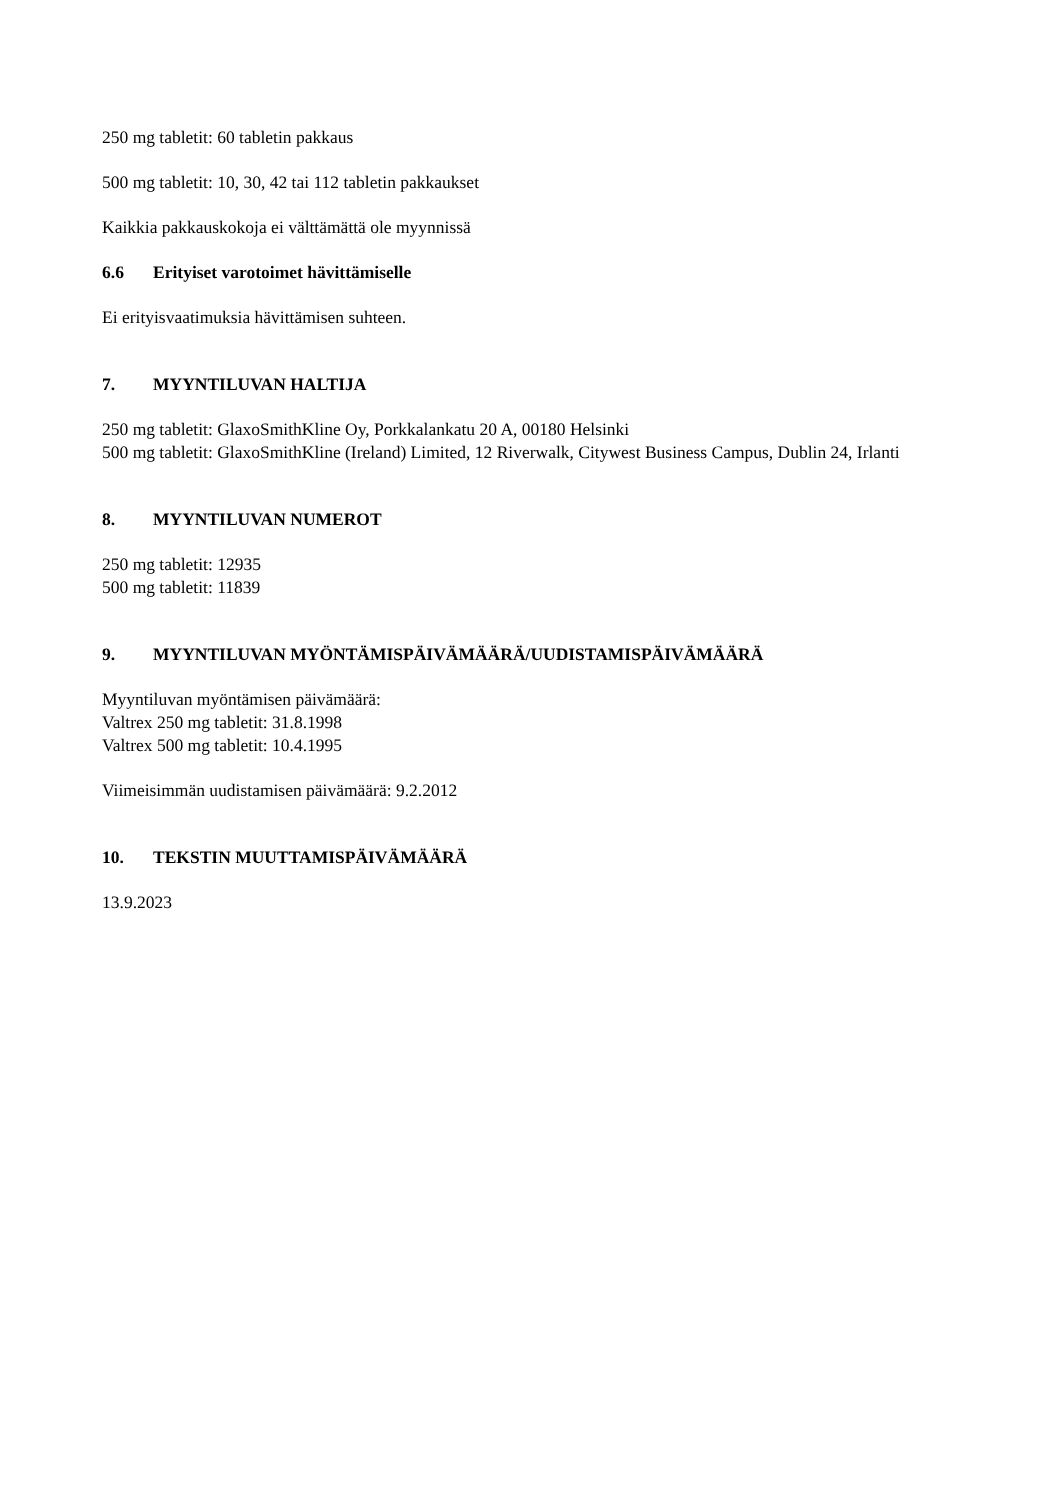250 mg tabletit: 60 tabletin pakkaus
500 mg tabletit: 10, 30, 42 tai 112 tabletin pakkaukset
Kaikkia pakkauskokoja ei välttämättä ole myynnissä
6.6 Erityiset varotoimet hävittämiselle
Ei erityisvaatimuksia hävittämisen suhteen.
7. MYYNTILUVAN HALTIJA
250 mg tabletit: GlaxoSmithKline Oy, Porkkalankatu 20 A, 00180 Helsinki
500 mg tabletit: GlaxoSmithKline (Ireland) Limited, 12 Riverwalk, Citywest Business Campus, Dublin 24, Irlanti
8. MYYNTILUVAN NUMEROT
250 mg tabletit: 12935
500 mg tabletit: 11839
9. MYYNTILUVAN MYÖNTÄMISPÄIVÄMÄÄRÄ/UUDISTAMISPÄIVÄMÄÄRÄ
Myyntiluvan myöntämisen päivämäärä:
Valtrex 250 mg tabletit: 31.8.1998
Valtrex 500 mg tabletit: 10.4.1995
Viimeisimmän uudistamisen päivämäärä: 9.2.2012
10. TEKSTIN MUUTTAMISPÄIVÄMÄÄRÄ
13.9.2023